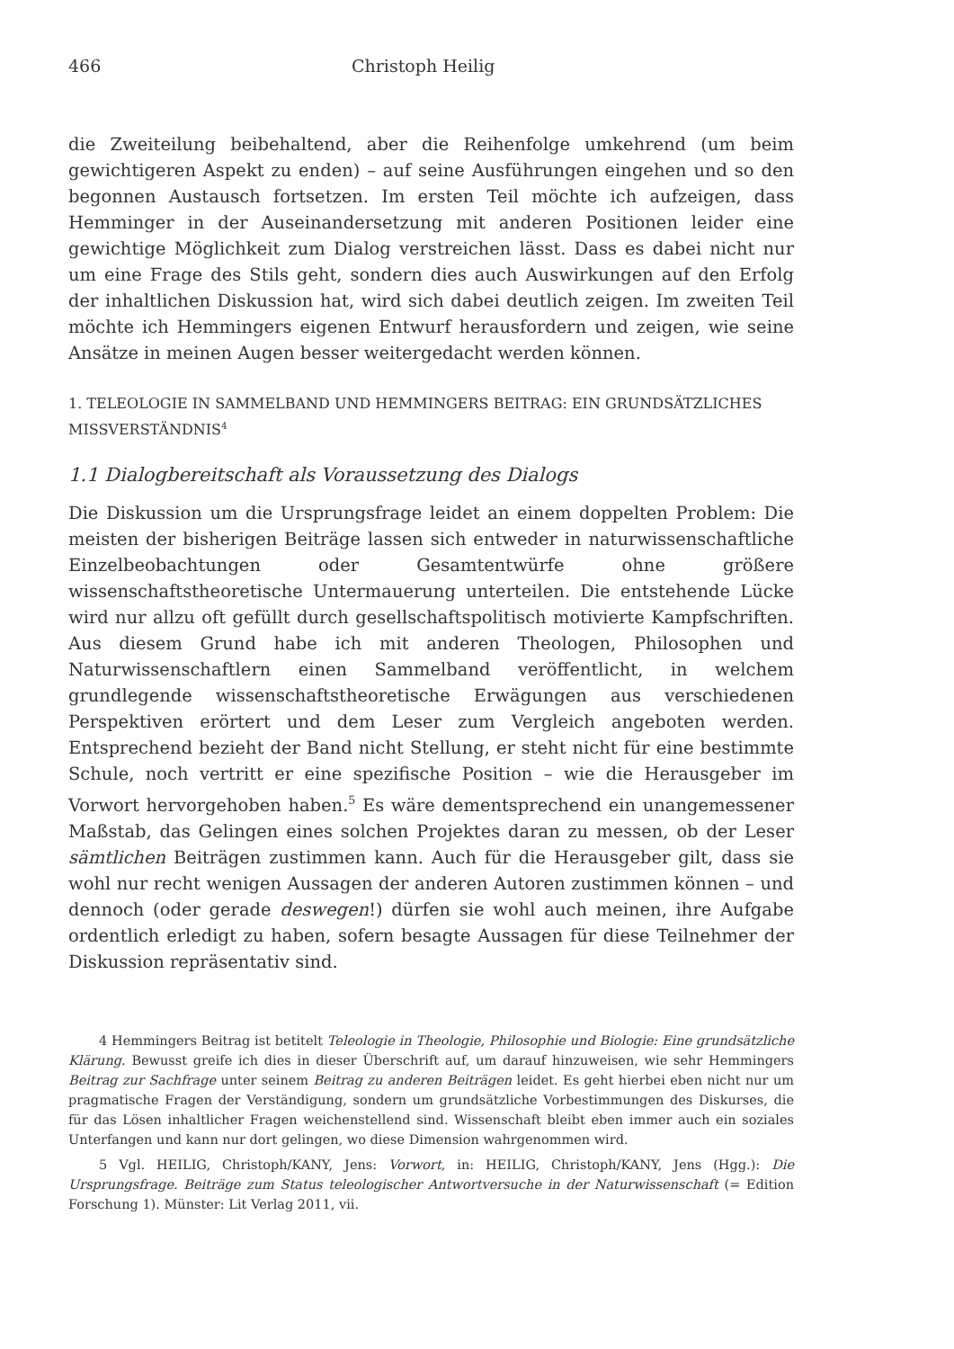466 Christoph Heilig
die Zweiteilung beibehaltend, aber die Reihenfolge umkehrend (um beim gewichtigeren Aspekt zu enden) – auf seine Ausführungen eingehen und so den begonnen Austausch fortsetzen. Im ersten Teil möchte ich aufzeigen, dass Hemminger in der Auseinandersetzung mit anderen Positionen leider eine gewichtige Möglichkeit zum Dialog verstreichen lässt. Dass es dabei nicht nur um eine Frage des Stils geht, sondern dies auch Auswirkungen auf den Erfolg der inhaltlichen Diskussion hat, wird sich dabei deutlich zeigen. Im zweiten Teil möchte ich Hemmingers eigenen Entwurf herausfordern und zeigen, wie seine Ansätze in meinen Augen besser weitergedacht werden können.
1. TELEOLOGIE IN SAMMELBAND UND HEMMINGERS BEITRAG: EIN GRUNDSÄTZLICHES MISSVERSTÄNDNIS<sup>4</sup>
1.1 Dialogbereitschaft als Voraussetzung des Dialogs
Die Diskussion um die Ursprungsfrage leidet an einem doppelten Problem: Die meisten der bisherigen Beiträge lassen sich entweder in naturwissenschaftliche Einzelbeobachtungen oder Gesamtentwürfe ohne größere wissenschaftstheoretische Untermauerung unterteilen. Die entstehende Lücke wird nur allzu oft gefüllt durch gesellschaftspolitisch motivierte Kampfschriften. Aus diesem Grund habe ich mit anderen Theologen, Philosophen und Naturwissenschaftlern einen Sammelband veröffentlicht, in welchem grundlegende wissenschaftstheoretische Erwägungen aus verschiedenen Perspektiven erörtert und dem Leser zum Vergleich angeboten werden. Entsprechend bezieht der Band nicht Stellung, er steht nicht für eine bestimmte Schule, noch vertritt er eine spezifische Position – wie die Herausgeber im Vorwort hervorgehoben haben.<sup>5</sup> Es wäre dementsprechend ein unangemessener Maßstab, das Gelingen eines solchen Projektes daran zu messen, ob der Leser sämtlichen Beiträgen zustimmen kann. Auch für die Herausgeber gilt, dass sie wohl nur recht wenigen Aussagen der anderen Autoren zustimmen können – und dennoch (oder gerade deswegen!) dürfen sie wohl auch meinen, ihre Aufgabe ordentlich erledigt zu haben, sofern besagte Aussagen für diese Teilnehmer der Diskussion repräsentativ sind.
4 Hemmingers Beitrag ist betitelt Teleologie in Theologie, Philosophie und Biologie: Eine grundsätzliche Klärung. Bewusst greife ich dies in dieser Überschrift auf, um darauf hinzuweisen, wie sehr Hemmingers Beitrag zur Sachfrage unter seinem Beitrag zu anderen Beiträgen leidet. Es geht hierbei eben nicht nur um pragmatische Fragen der Verständigung, sondern um grundsätzliche Vorbestimmungen des Diskurses, die für das Lösen inhaltlicher Fragen weichenstellend sind. Wissenschaft bleibt eben immer auch ein soziales Unterfangen und kann nur dort gelingen, wo diese Dimension wahrgenommen wird.
5 Vgl. HEILIG, Christoph/KANY, Jens: Vorwort, in: HEILIG, Christoph/KANY, Jens (Hgg.): Die Ursprungsfrage. Beiträge zum Status teleologischer Antwortversuche in der Naturwissenschaft (= Edition Forschung 1). Münster: Lit Verlag 2011, vii.